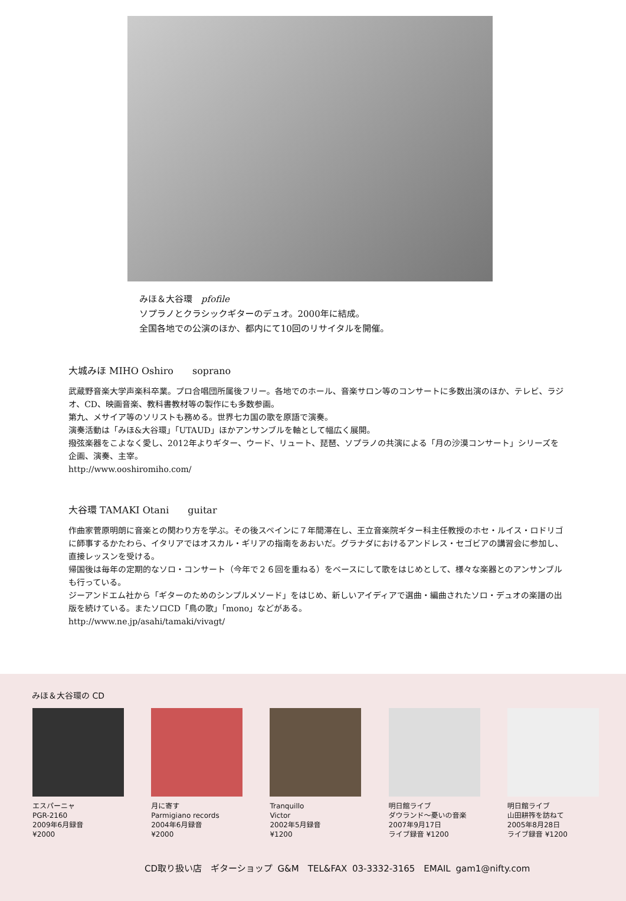みほ＆大谷環　pfofile
ソプラノとクラシックギターのデュオ。2000年に結成。
全国各地での公演のほか、都内にて10回のリサイタルを開催。
大城みほ MIHO Oshiro　　soprano
武蔵野音楽大学声楽科卒業。プロ合唱団所属後フリー。各地でのホール、音楽サロン等のコンサートに多数出演のほか、テレビ、ラジオ、CD、映画音楽、教科書教材等の製作にも多数参画。
第九、メサイア等のソリストも務める。世界七カ国の歌を原語で演奏。
演奏活動は「みほ&大谷環」「UTAUD」ほかアンサンブルを軸として幅広く展開。
撥弦楽器をこよなく愛し、2012年よりギター、ウード、リュート、琵琶、ソプラノの共演による「月の沙漠コンサート」シリーズを企画、演奏、主宰。
http://www.ooshiromiho.com/
大谷環 TAMAKI Otani　　guitar
作曲家菅原明朗に音楽との関わり方を学ぶ。その後スペインに７年間滞在し、王立音楽院ギター科主任教授のホセ・ルイス・ロドリゴに師事するかたわら、イタリアではオスカル・ギリアの指南をあおいだ。グラナダにおけるアンドレス・セゴビアの講習会に参加し、直接レッスンを受ける。
帰国後は毎年の定期的なソロ・コンサート（今年で２６回を重ねる）をベースにして歌をはじめとして、様々な楽器とのアンサンブルも行っている。
ジーアンドエム社から「ギターのためのシンプルメソード」をはじめ、新しいアイディアで選曲・編曲されたソロ・デュオの楽譜の出版を続けている。またソロCD「鳥の歌」「mono」などがある。
http://www.ne.jp/asahi/tamaki/vivagt/
みほ＆大谷環の CD
エスパーニャ
PGR-2160
2009年6月録音
¥2000
月に寄す
Parmigiano records
2004年6月録音
¥2000
Tranquillo
Victor
2002年5月録音
¥1200
明日館ライブ
ダウランド～憂いの音楽
2007年9月17日
ライブ録音 ¥1200
明日館ライブ
山田耕筰を訪ねて
2005年8月28日
ライブ録音 ¥1200
CD取り扱い店　ギターショップ G&M　TEL&FAX 03-3332-3165　EMAIL gam1@nifty.com